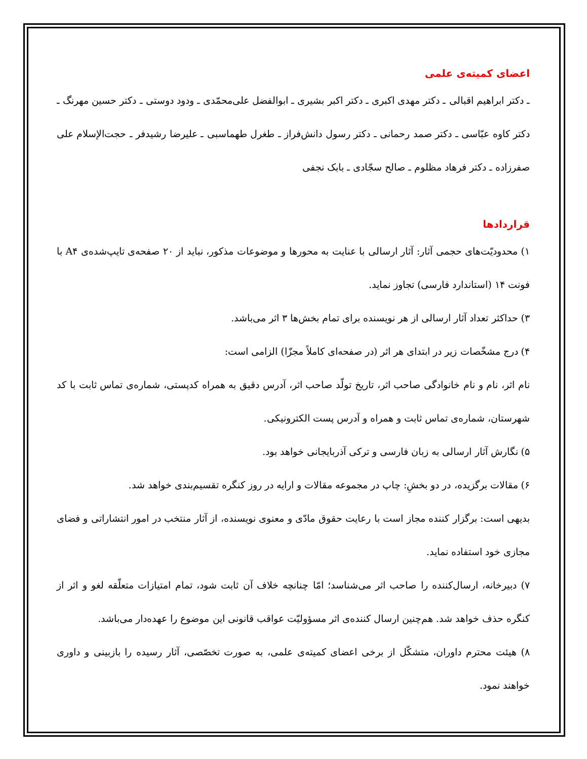اعضای کمیته‌ی علمی
ـ دکتر ابراهیم اقبالی ـ دکتر مهدی اکبری ـ دکتر اکبر بشیری ـ ابوالفضل علی‌محمّدی ـ ودود دوستی ـ دکتر حسین مهرنگ ـ دکتر کاوه عبّاسی ـ دکتر صمد رحمانی ـ دکتر رسول دانش‌فراز ـ طغرل طهماسبی ـ علیرضا رشیدفر ـ حجت‌الإسلام علی صفرزاده ـ دکتر فرهاد مظلوم ـ صالح سجّادی ـ بابک نجفی
قراردادها
۱) محدودیّت‌های حجمی آثار: آثار ارسالی با عنایت به محورها و موضوعات مذکور، نباید از ۲۰ صفحه‌ی تایپ‌شده‌ی A۴ با فونت ۱۴ (استاندارد فارسی) تجاوز نماید.
۳) حداکثر تعداد آثار ارسالی از هر نویسنده برای تمام بخش‌ها ۳ اثر می‌باشد.
۴) درج مشخّصات زیر در ابتدای هر اثر (در صفحه‌ای کاملاً مجزّا) الزامی است:
نام اثر، نام و نام خانوادگی صاحب اثر، تاریخ تولّد صاحب اثر، آدرس دقیق به همراه کدپستی، شماره‌ی تماس ثابت با کد شهرستان، شماره‌ی تماس ثابت و همراه و آدرس پست الکترونیکی.
۵) نگارش آثار ارسالی به زبان فارسی و ترکی آذربایجانی خواهد بود.
۶) مقالات برگزیده، در دو بخشِ: چاپ در مجموعه مقالات و ارایه در روز کنگره تقسیم‌بندی خواهد شد.
بدیهی است: برگزار کننده مجاز است با رعایت حقوق مادّی و معنوی نویسنده، از آثار منتخب در امور انتشاراتی و فضای مجازی خود استفاده نماید.
۷) دبیرخانه، ارسال‌کننده را صاحب اثر می‌شناسد؛ امّا چنانچه خلاف آن ثابت شود، تمام امتیازات متعلّقه لغو و اثر از کنگره حذف خواهد شد. هم‌چنین ارسال کننده‌ی اثر مسؤولیّت عواقب قانونی این موضوع را عهده‌دار می‌باشد.
۸) هیئت محترم داوران، متشکّل از برخی اعضای کمیته‌ی علمی، به صورت تخصّصی، آثار رسیده را بازبینی و داوری خواهند نمود.